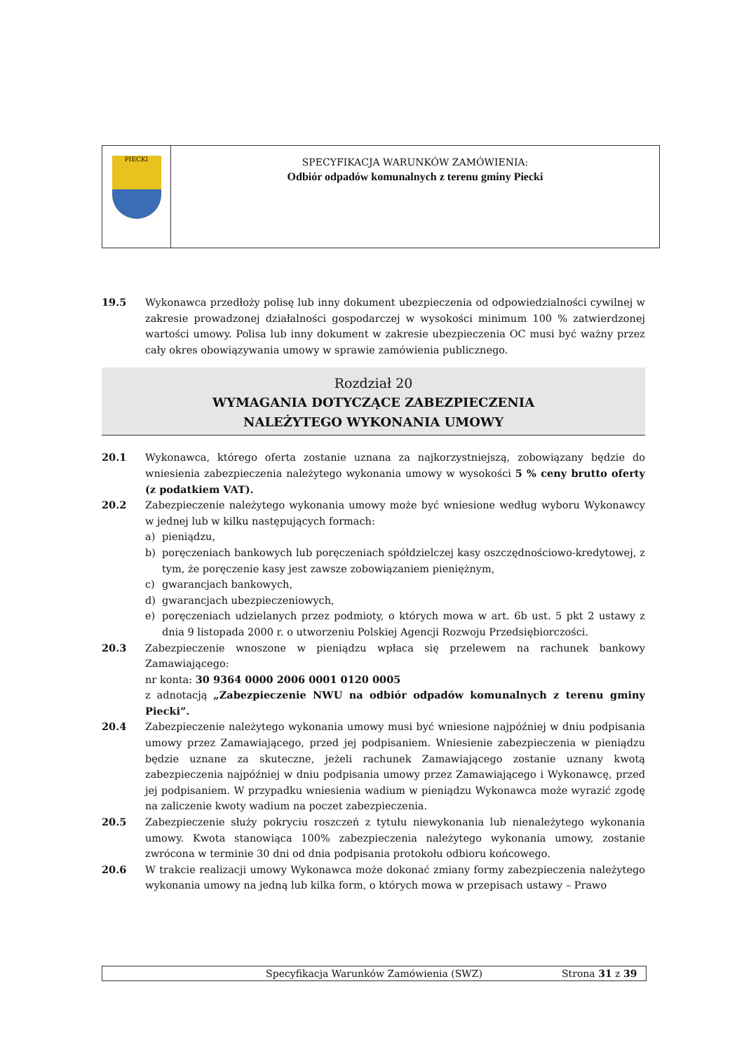PIECKI
SPECYFIKACJA WARUNKÓW ZAMÓWIENIA:
Odbiór odpadów komunalnych z terenu gminy Piecki
19.5 Wykonawca przedłoży polisę lub inny dokument ubezpieczenia od odpowiedzialności cywilnej w zakresie prowadzonej działalności gospodarczej w wysokości minimum 100 % zatwierdzonej wartości umowy. Polisa lub inny dokument w zakresie ubezpieczenia OC musi być ważny przez cały okres obowiązywania umowy w sprawie zamówienia publicznego.
Rozdział 20
WYMAGANIA DOTYCZĄCE ZABEZPIECZENIA
NALEŻYTEGO WYKONANIA UMOWY
20.1 Wykonawca, którego oferta zostanie uznana za najkorzystniejszą, zobowiązany będzie do wniesienia zabezpieczenia należytego wykonania umowy w wysokości 5 % ceny brutto oferty (z podatkiem VAT).
20.2 Zabezpieczenie należytego wykonania umowy może być wniesione według wyboru Wykonawcy w jednej lub w kilku następujących formach:
a) pieniądzu,
b) poręczeniach bankowych lub poręczeniach spółdzielczej kasy oszczędnościowo-kredytowej, z tym, że poręczenie kasy jest zawsze zobowiązaniem pieniężnym,
c) gwarancjach bankowych,
d) gwarancjach ubezpieczeniowych,
e) poręczeniach udzielanych przez podmioty, o których mowa w art. 6b ust. 5 pkt 2 ustawy z dnia 9 listopada 2000 r. o utworzeniu Polskiej Agencji Rozwoju Przedsiębiorczości.
20.3 Zabezpieczenie wnoszone w pieniądzu wpłaca się przelewem na rachunek bankowy Zamawiającego:
nr konta: 30 9364 0000 2006 0001 0120 0005
z adnotacją „Zabezpieczenie NWU na odbiór odpadów komunalnych z terenu gminy Piecki”.
20.4 Zabezpieczenie należytego wykonania umowy musi być wniesione najpóźniej w dniu podpisania umowy przez Zamawiającego, przed jej podpisaniem. Wniesienie zabezpieczenia w pieniądzu będzie uznane za skuteczne, jeżeli rachunek Zamawiającego zostanie uznany kwotą zabezpieczenia najpóźniej w dniu podpisania umowy przez Zamawiającego i Wykonawcę, przed jej podpisaniem. W przypadku wniesienia wadium w pieniądzu Wykonawca może wyrazić zgodę na zaliczenie kwoty wadium na poczet zabezpieczenia.
20.5 Zabezpieczenie służy pokryciu roszczeń z tytułu niewykonania lub nienależytego wykonania umowy. Kwota stanowiąca 100% zabezpieczenia należytego wykonania umowy, zostanie zwrócona w terminie 30 dni od dnia podpisania protokołu odbioru końcowego.
20.6 W trakcie realizacji umowy Wykonawca może dokonać zmiany formy zabezpieczenia należytego wykonania umowy na jedną lub kilka form, o których mowa w przepisach ustawy – Prawo
Specyfikacja Warunków Zamówienia (SWZ)
Strona 31 z 39